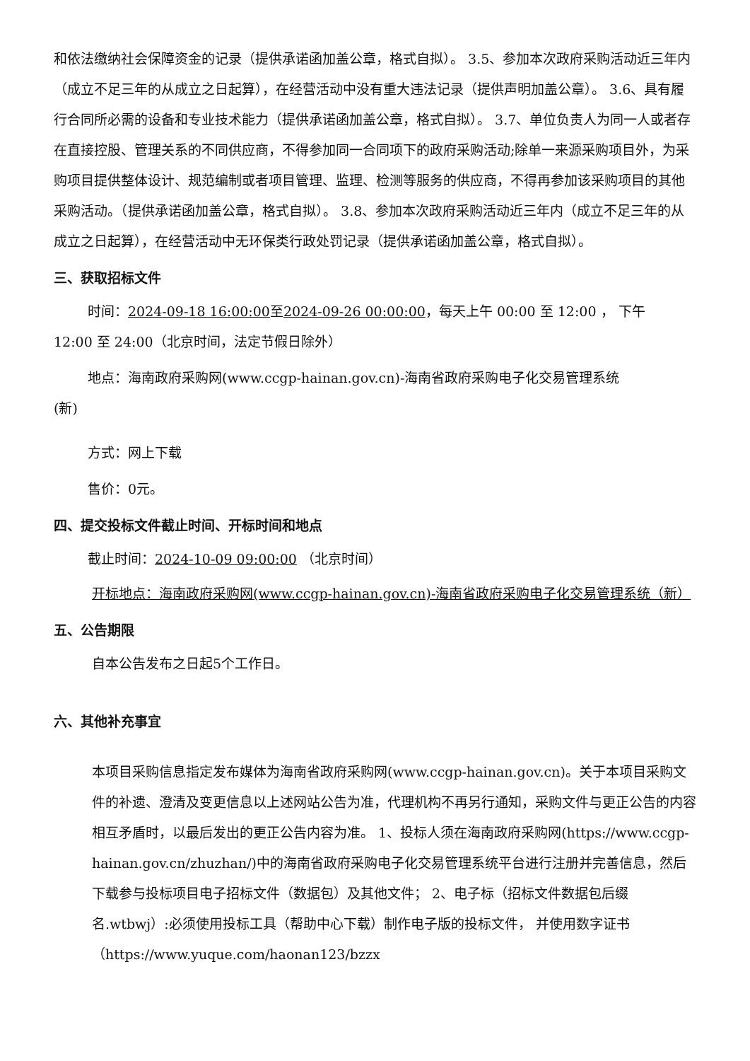和依法缴纳社会保障资金的记录（提供承诺函加盖公章，格式自拟）。 3.5、参加本次政府采购活动近三年内（成立不足三年的从成立之日起算），在经营活动中没有重大违法记录（提供声明加盖公章）。 3.6、具有履行合同所必需的设备和专业技术能力（提供承诺函加盖公章，格式自拟）。 3.7、单位负责人为同一人或者存在直接控股、管理关系的不同供应商，不得参加同一合同项下的政府采购活动;除单一来源采购项目外，为采购项目提供整体设计、规范编制或者项目管理、监理、检测等服务的供应商，不得再参加该采购项目的其他采购活动。（提供承诺函加盖公章，格式自拟）。 3.8、参加本次政府采购活动近三年内（成立不足三年的从成立之日起算），在经营活动中无环保类行政处罚记录（提供承诺函加盖公章，格式自拟）。
三、获取招标文件
时间：2024-09-18 16:00:00至2024-09-26 00:00:00，每天上午 00:00 至 12:00 ， 下午
12:00 至 24:00（北京时间，法定节假日除外）
地点：海南政府采购网(www.ccgp-hainan.gov.cn)-海南省政府采购电子化交易管理系统
(新)
方式：网上下载
售价：0元。
四、提交投标文件截止时间、开标时间和地点
截止时间：2024-10-09 09:00:00 （北京时间）
开标地点：海南政府采购网(www.ccgp-hainan.gov.cn)-海南省政府采购电子化交易管理系统（新）
五、公告期限
自本公告发布之日起5个工作日。
六、其他补充事宜
本项目采购信息指定发布媒体为海南省政府采购网(www.ccgp-hainan.gov.cn)。关于本项目采购文件的补遗、澄清及变更信息以上述网站公告为准，代理机构不再另行通知，采购文件与更正公告的内容相互矛盾时，以最后发出的更正公告内容为准。 1、投标人须在海南政府采购网(https://www.ccgp-hainan.gov.cn/zhuzhan/)中的海南省政府采购电子化交易管理系统平台进行注册并完善信息，然后下载参与投标项目电子招标文件（数据包）及其他文件； 2、电子标（招标文件数据包后缀名.wtbwj）:必须使用投标工具（帮助中心下载）制作电子版的投标文件， 并使用数字证书（https://www.yuque.com/haonan123/bzzx